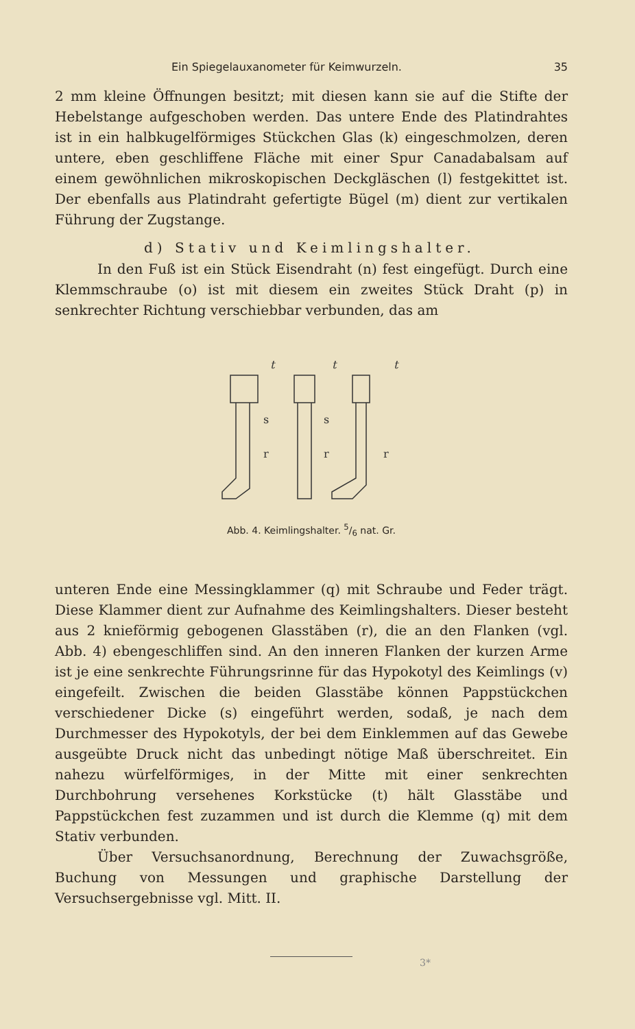Ein Spiegelauxanometer für Keimwurzeln. 35
2 mm kleine Öffnungen besitzt; mit diesen kann sie auf die Stifte der Hebelstange aufgeschoben werden. Das untere Ende des Platindrahtes ist in ein halbkugelförmiges Stückchen Glas (k) eingeschmolzen, deren untere, eben geschliffene Fläche mit einer Spur Canadabalsam auf einem gewöhnlichen mikroskopischen Deckgläschen (l) festgekittet ist. Der ebenfalls aus Platindraht gefertigte Bügel (m) dient zur vertikalen Führung der Zugstange.
d) Stativ und Keimlingshalter.
In den Fuß ist ein Stück Eisendraht (n) fest eingefügt. Durch eine Klemmschraube (o) ist mit diesem ein zweites Stück Draht (p) in senkrechter Richtung verschiebbar verbunden, das am
t
t
t
s
s
r
r
r
Abb. 4. Keimlingshalter. 5/6 nat. Gr.
unteren Ende eine Messingklammer (q) mit Schraube und Feder trägt. Diese Klammer dient zur Aufnahme des Keimlingshalters. Dieser besteht aus 2 knieförmig gebogenen Glasstäben (r), die an den Flanken (vgl. Abb. 4) ebengeschliffen sind. An den inneren Flanken der kurzen Arme ist je eine senkrechte Führungsrinne für das Hypokotyl des Keimlings (v) eingefeilt. Zwischen die beiden Glasstäbe können Pappstückchen verschiedener Dicke (s) eingeführt werden, sodaß, je nach dem Durchmesser des Hypokotyls, der bei dem Einklemmen auf das Gewebe ausgeübte Druck nicht das unbedingt nötige Maß überschreitet. Ein nahezu würfelförmiges, in der Mitte mit einer senkrechten Durchbohrung versehenes Korkstücke (t) hält Glasstäbe und Pappstückchen fest zuzammen und ist durch die Klemme (q) mit dem Stativ verbunden.
Über Versuchsanordnung, Berechnung der Zuwachsgröße, Buchung von Messungen und graphische Darstellung der Versuchsergebnisse vgl. Mitt. II.
3*